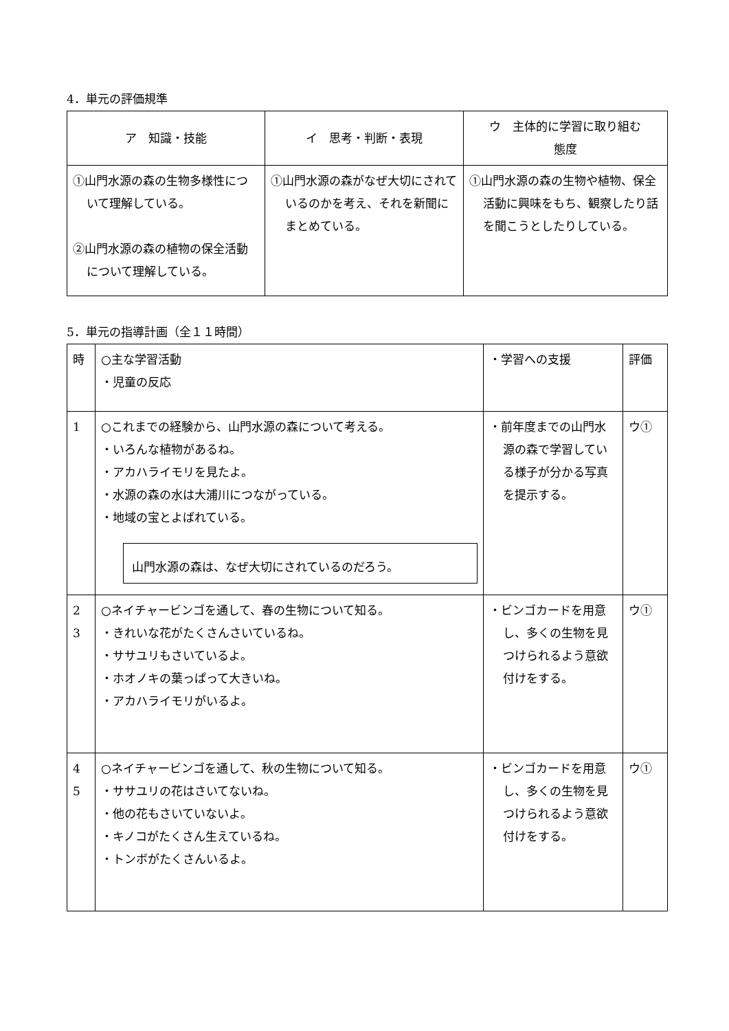4．単元の評価規準
| ア 知識・技能 | イ 思考・判断・表現 | ウ 主体的に学習に取り組む 態度 |
| --- | --- | --- |
| ①山門水源の森の生物多様性について理解している。 ②山門水源の森の植物の保全活動について理解している。 | ①山門水源の森がなぜ大切にされているのかを考え、それを新聞にまとめている。 | ①山門水源の森の生物や植物、保全活動に興味をもち、観察したり話を聞こうとしたりしている。 |
5．単元の指導計画（全１１時間）
| 時 | ○主な学習活動 ・児童の反応 | ・学習への支援 | 評価 |
| 1 | ○これまでの経験から、山門水源の森について考える。 ・いろんな植物があるね。 ・アカハライモリを見たよ。 ・水源の森の水は大浦川につながっている。 ・地域の宝とよばれている。 山門水源の森は、なぜ大切にされているのだろう。 | ・前年度までの山門水源の森で学習している様子が分かる写真を提示する。 | ウ① |
| 2 3 | ○ネイチャービンゴを通して、春の生物について知る。 ・きれいな花がたくさんさいているね。 ・ササユリもさいているよ。 ・ホオノキの葉っぱって大きいね。 ・アカハライモリがいるよ。 | ・ビンゴカードを用意し、多くの生物を見つけられるよう意欲付けをする。 | ウ① |
| 4 5 | ○ネイチャービンゴを通して、秋の生物について知る。 ・ササユリの花はさいてないね。 ・他の花もさいていないよ。 ・キノコがたくさん生えているね。 ・トンボがたくさんいるよ。 | ・ビンゴカードを用意し、多くの生物を見つけられるよう意欲付けをする。 | ウ① |